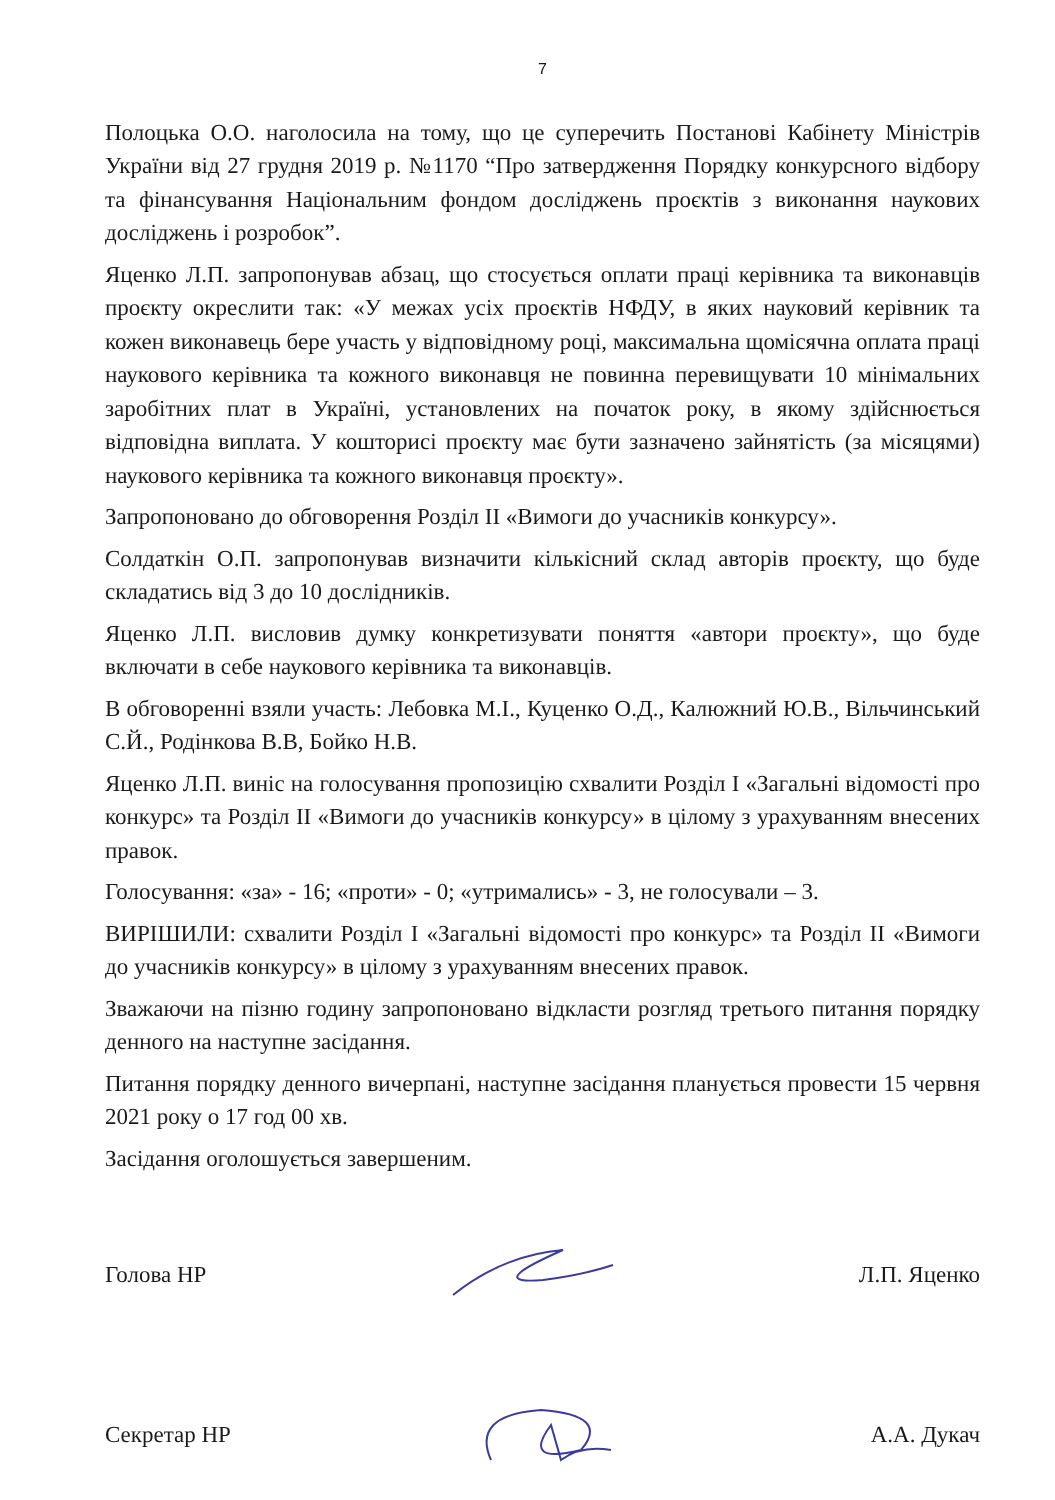7
Полоцька О.О. наголосила на тому, що це суперечить Постанові Кабінету Міністрів України від 27 грудня 2019 р. №1170 “Про затвердження Порядку конкурсного відбору та фінансування Національним фондом досліджень проєктів з виконання наукових досліджень і розробок”.
Яценко Л.П. запропонував абзац, що стосується оплати праці керівника та виконавців проєкту окреслити так: «У межах усіх проєктів НФДУ, в яких науковий керівник та кожен виконавець бере участь у відповідному році, максимальна щомісячна оплата праці наукового керівника та кожного виконавця не повинна перевищувати 10 мінімальних заробітних плат в Україні, установлених на початок року, в якому здійснюється відповідна виплата. У кошторисі проєкту має бути зазначено зайнятість (за місяцями) наукового керівника та кожного виконавця проєкту».
Запропоновано до обговорення Розділ ІІ «Вимоги до учасників конкурсу».
Солдаткін О.П. запропонував визначити кількісний склад авторів проєкту, що буде складатись від 3 до 10 дослідників.
Яценко Л.П. висловив думку конкретизувати поняття «автори проєкту», що буде включати в себе наукового керівника та виконавців.
В обговоренні взяли участь: Лебовка М.І., Куценко О.Д., Калюжний Ю.В., Вільчинський С.Й., Родінкова В.В, Бойко Н.В.
Яценко Л.П. виніс на голосування пропозицію схвалити Розділ І «Загальні відомості про конкурс» та Розділ ІІ «Вимоги до учасників конкурсу» в цілому з урахуванням внесених правок.
Голосування: «за» - 16; «проти» - 0; «утримались» - 3, не голосували – 3.
ВИРІШИЛИ: схвалити Розділ І «Загальні відомості про конкурс» та Розділ ІІ «Вимоги до учасників конкурсу» в цілому з урахуванням внесених правок.
Зважаючи на пізню годину запропоновано відкласти розгляд третього питання порядку денного на наступне засідання.
Питання порядку денного вичерпані, наступне засідання планується провести 15 червня 2021 року о 17 год 00 хв.
Засідання оголошується завершеним.
Голова НР Л.П. Яценко
Секретар НР А.А. Дукач